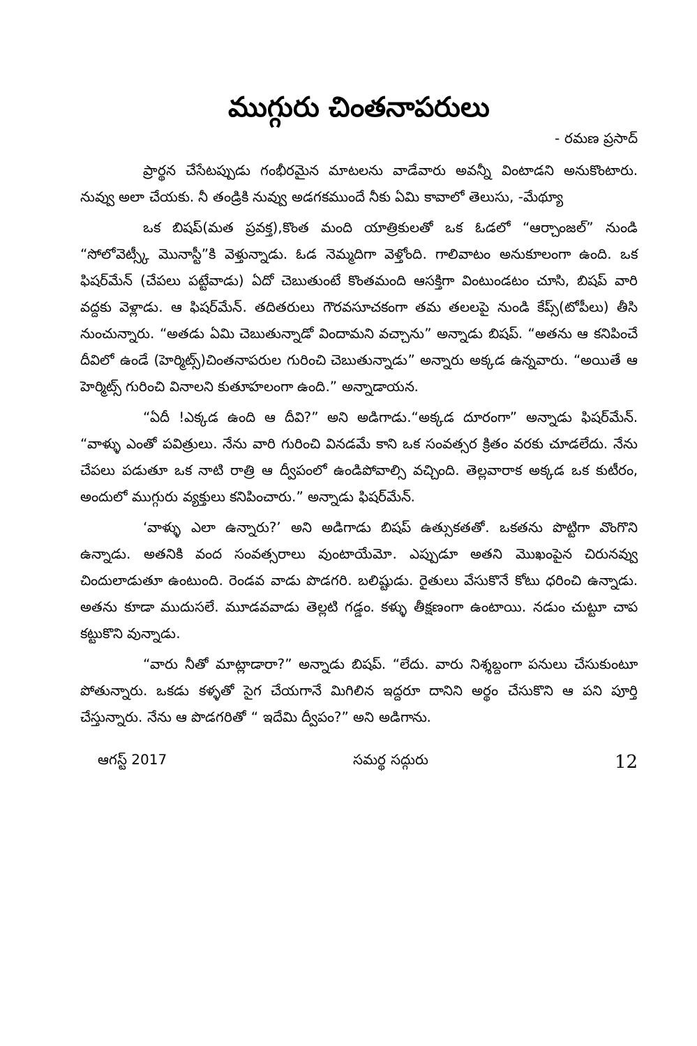ముగ్గురు చింతనాపరులు
- రమణ ప్రసాద్
ప్రార్థన చేసేటప్పుడు గంభీరమైన మాటలను వాడేవారు అవన్నీ వింటాడని అనుకొంటారు. నువ్వు అలా చేయకు. నీ తండ్రికి నువ్వు అడగకముందే నీకు ఏమి కావాలో తెలుసు, -మేథ్యూ
ఒక బిషప్(మత ప్రవక్త),కొంత మంది యాత్రికులతో ఒక ఓడలో “ఆర్చాంజల్” నుండి “సోలోవెట్స్కీ మొనాస్టీ”కి వెళ్తున్నాడు. ఓడ నెమ్మదిగా వెళ్తోంది. గాలివాటం అనుకూలంగా ఉంది. ఒక ఫిషర్‌మేన్ (చేపలు పట్టేవాడు) ఏదో చెబుతుంటే కొంతమంది ఆసక్తిగా వింటుండటం చూసి, బిషప్ వారి వద్దకు వెళ్లాడు. ఆ ఫిషర్‌మేన్. తదితరులు గౌరవసూచకంగా తమ తలలపై నుండి కేప్స్(టోపీలు) తీసి నుంచున్నారు. “అతడు ఏమి చెబుతున్నాడో విందామని వచ్చాను” అన్నాడు బిషప్. “అతను ఆ కనిపించే దీవిలో ఉండే (హెర్మిట్స్)చింతనాపరుల గురించి చెబుతున్నాడు” అన్నారు అక్కడ ఉన్నవారు. “అయితే ఆ హెర్మిట్స్ గురించి వినాలని కుతూహలంగా ఉంది.” అన్నాడాయన.
“ఏదీ !ఎక్కడ ఉంది ఆ దీవి?” అని అడిగాడు.“అక్కడ దూరంగా” అన్నాడు ఫిషర్‌మేన్. “వాళ్ళు ఎంతో పవిత్రులు. నేను వారి గురించి వినడమే కాని ఒక సంవత్సర క్రితం వరకు చూడలేదు. నేను చేపలు పడుతూ ఒక నాటి రాత్రి ఆ ద్వీపంలో ఉండిపోవాల్సి వచ్చింది. తెల్లవారాక అక్కడ ఒక కుటీరం, అందులో ముగ్గురు వ్యక్తులు కనిపించారు.” అన్నాడు ఫిషర్‌మేన్.
‘వాళ్ళు ఎలా ఉన్నారు?’ అని అడిగాడు బిషప్ ఉత్సుకతతో. ఒకతను పొట్టిగా వొంగొని ఉన్నాడు. అతనికి వంద సంవత్సరాలు వుంటాయేమో. ఎప్పుడూ అతని మొఖంపైన చిరునవ్వు చిందులాడుతూ ఉంటుంది. రెండవ వాడు పొడగరి. బలిష్టుడు. రైతులు వేసుకొనే కోటు ధరించి ఉన్నాడు. అతను కూడా ముదుసలే. మూడవవాడు తెల్లటి గడ్డం. కళ్ళు తీక్షణంగా ఉంటాయి. నడుం చుట్టూ చాప కట్టుకొని వున్నాడు.
“వారు నీతో మాట్లాడారా?” అన్నాడు బిషప్. “లేదు. వారు నిశ్శబ్దంగా పనులు చేసుకుంటూ పోతున్నారు. ఒకడు కళ్ళతో సైగ చేయగానే మిగిలిన ఇద్దరూ దానిని అర్థం చేసుకొని ఆ పని పూర్తి చేస్తున్నారు. నేను ఆ పొడగరితో “ ఇదేమి ద్వీపం?” అని అడిగాను.
ఆగస్ట్ 2017 సమర్థ సద్గురు 12